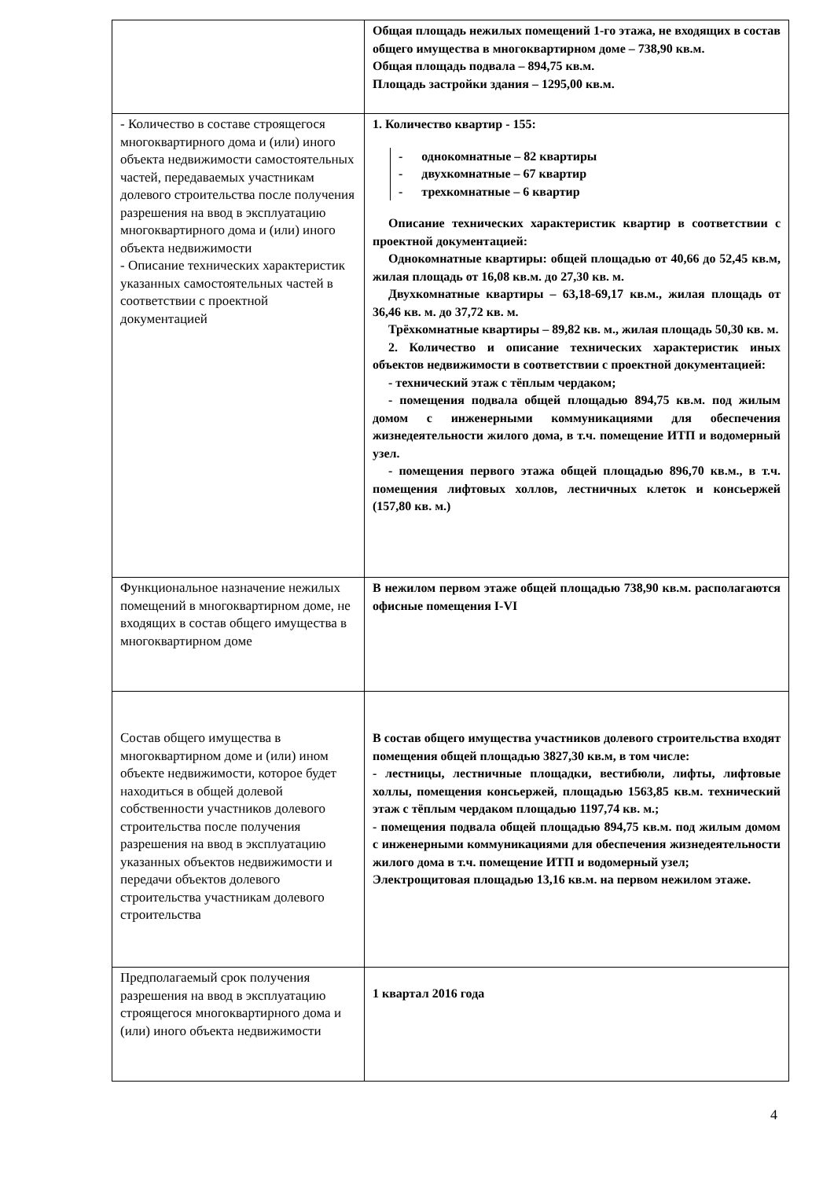| | Общая площадь нежилых помещений 1-го этажа, не входящих в состав общего имущества в многоквартирном доме – 738,90 кв.м. Общая площадь подвала – 894,75 кв.м. Площадь застройки здания – 1295,00 кв.м. |
| - Количество в составе строящегося многоквартирного дома и (или) иного объекта недвижимости самостоятельных частей, передаваемых участникам долевого строительства после получения разрешения на ввод в эксплуатацию многоквартирного дома и (или) иного объекта недвижимости - Описание технических характеристик указанных самостоятельных частей в соответствии с проектной документацией | 1. Количество квартир - 155: - однокомнатные – 82 квартиры - двухкомнатные – 67 квартир - трехкомнатные – 6 квартир Описание технических характеристик квартир в соответствии с проектной документацией: Однокомнатные квартиры: общей площадью от 40,66 до 52,45 кв.м, жилая площадь от 16,08 кв.м. до 27,30 кв. м. Двухкомнатные квартиры – 63,18-69,17 кв.м., жилая площадь от 36,46 кв. м. до 37,72 кв. м. Трёхкомнатные квартиры – 89,82 кв. м., жилая площадь 50,30 кв. м. 2. Количество и описание технических характеристик иных объектов недвижимости в соответствии с проектной документацией: - технический этаж с тёплым чердаком; - помещения подвала общей площадью 894,75 кв.м. под жилым домом с инженерными коммуникациями для обеспечения жизнедеятельности жилого дома, в т.ч. помещение ИТП и водомерный узел. - помещения первого этажа общей площадью 896,70 кв.м., в т.ч. помещения лифтовых холлов, лестничных клеток и консьержей (157,80 кв. м.) |
| Функциональное назначение нежилых помещений в многоквартирном доме, не входящих в состав общего имущества в многоквартирном доме | В нежилом первом этаже общей площадью 738,90 кв.м. располагаются офисные помещения I-VI |
| Состав общего имущества в многоквартирном доме и (или) ином объекте недвижимости, которое будет находиться в общей долевой собственности участников долевого строительства после получения разрешения на ввод в эксплуатацию указанных объектов недвижимости и передачи объектов долевого строительства участникам долевого строительства | В состав общего имущества участников долевого строительства входят помещения общей площадью 3827,30 кв.м, в том числе: - лестницы, лестничные площадки, вестибюли, лифты, лифтовые холлы, помещения консьержей, площадью 1563,85 кв.м. технический этаж с тёплым чердаком площадью 1197,74 кв. м.; - помещения подвала общей площадью 894,75 кв.м. под жилым домом с инженерными коммуникациями для обеспечения жизнедеятельности жилого дома в т.ч. помещение ИТП и водомерный узел; Электрощитовая площадью 13,16 кв.м. на первом нежилом этаже. |
| Предполагаемый срок получения разрешения на ввод в эксплуатацию строящегося многоквартирного дома и (или) иного объекта недвижимости | 1 квартал 2016 года |
4